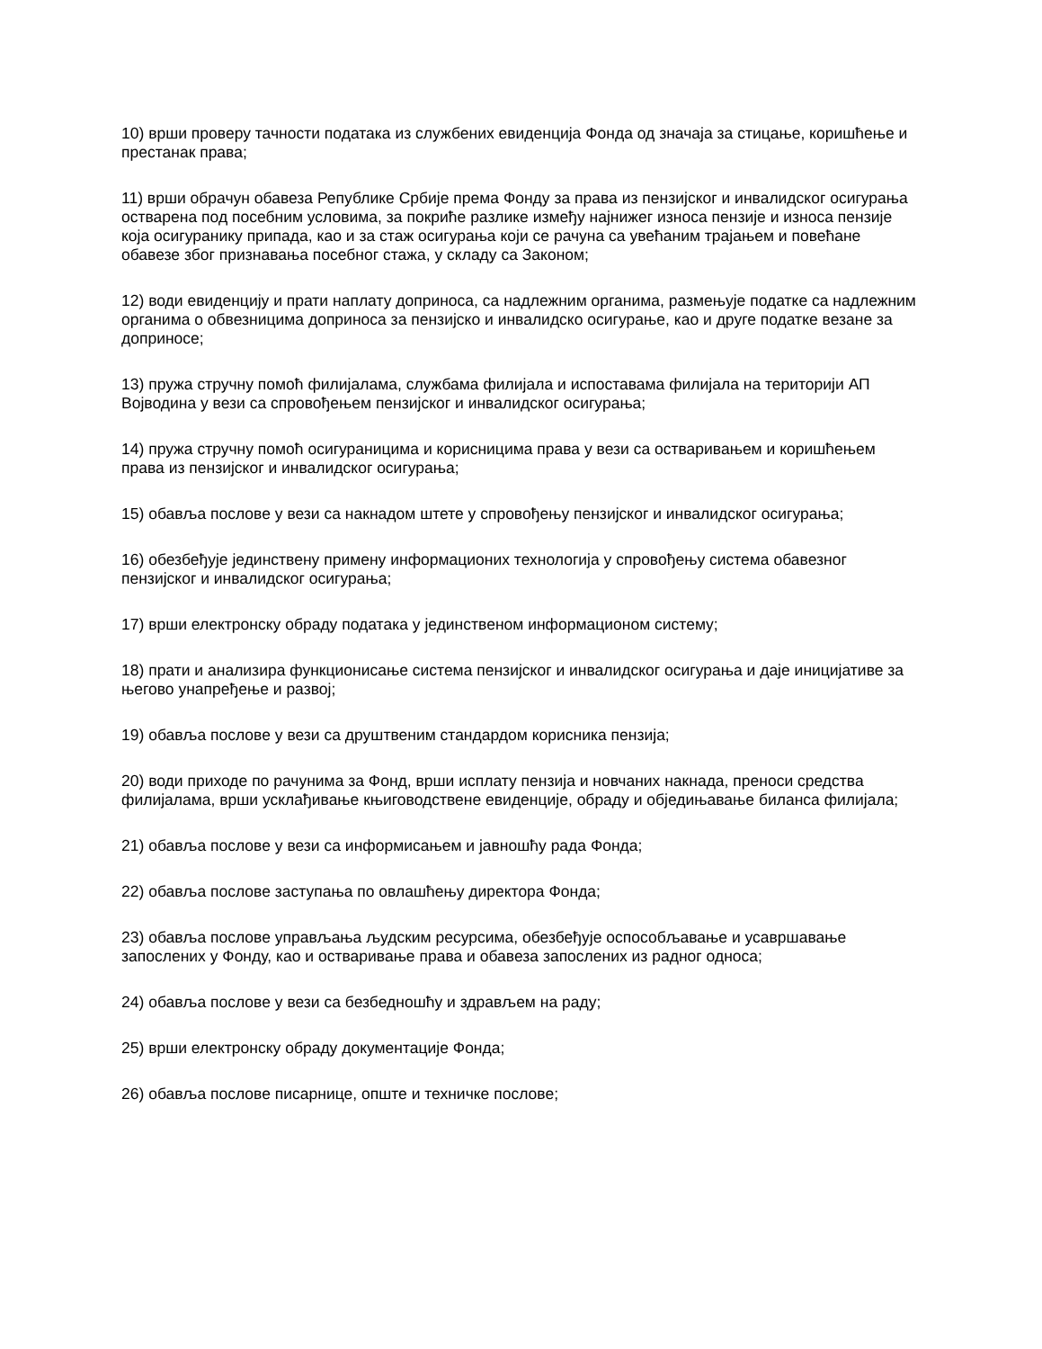10) врши проверу тачности података из службених евиденција Фонда од значаја за стицање, коришћење и престанак права;
11) врши обрачун обавеза Републике Србије према Фонду за права из пензијског и инвалидског осигурања остварена под посебним условима, за покриће разлике између најнижег износа пензије и износа пензије која осигуранику припада, као и за стаж осигурања који се рачуна са увећаним трајањем и повећане обавезе због признавања посебног стажа, у складу са Законом;
12) води евиденцију и прати наплату доприноса, са надлежним органима, размењује податке са надлежним органима о обвезницима доприноса за пензијско и инвалидско осигурање, као и друге податке везане за доприносе;
13) пружа стручну помоћ филијалама, службама филијала и испоставама филијала на територији АП Војводина у вези са спровођењем пензијског и инвалидског осигурања;
14) пружа стручну помоћ осигураницима и корисницима права у вези са остваривањем и коришћењем права из пензијског и инвалидског осигурања;
15) обавља послове у вези са накнадом штете у спровођењу пензијског и инвалидског осигурања;
16) обезбеђује јединствену примену информационих технологија у спровођењу система обавезног пензијског и инвалидског осигурања;
17) врши електронску обраду података у јединственом информационом систему;
18) прати и анализира функционисање система пензијског и инвалидског осигурања и даје иницијативе за његово унапређење и развој;
19) обавља послове у вези са друштвеним стандардом корисника пензија;
20) води приходе по рачунима за Фонд, врши исплату пензија и новчаних накнада, преноси средства филијалама, врши усклађивање књиговодствене евиденције, обраду и обједињавање биланса филијала;
21) обавља послове у вези са информисањем и јавношћу рада Фонда;
22) обавља послове заступања по овлашћењу директора Фонда;
23) обавља послове управљања људским ресурсима, обезбеђује оспособљавање и усавршавање запослених у Фонду, као и остваривање права и обавеза запослених из радног односа;
24) обавља послове у вези са безбедношћу и здрављем на раду;
25) врши електронску обраду документације Фонда;
26) обавља послове писарнице, опште и техничке послове;